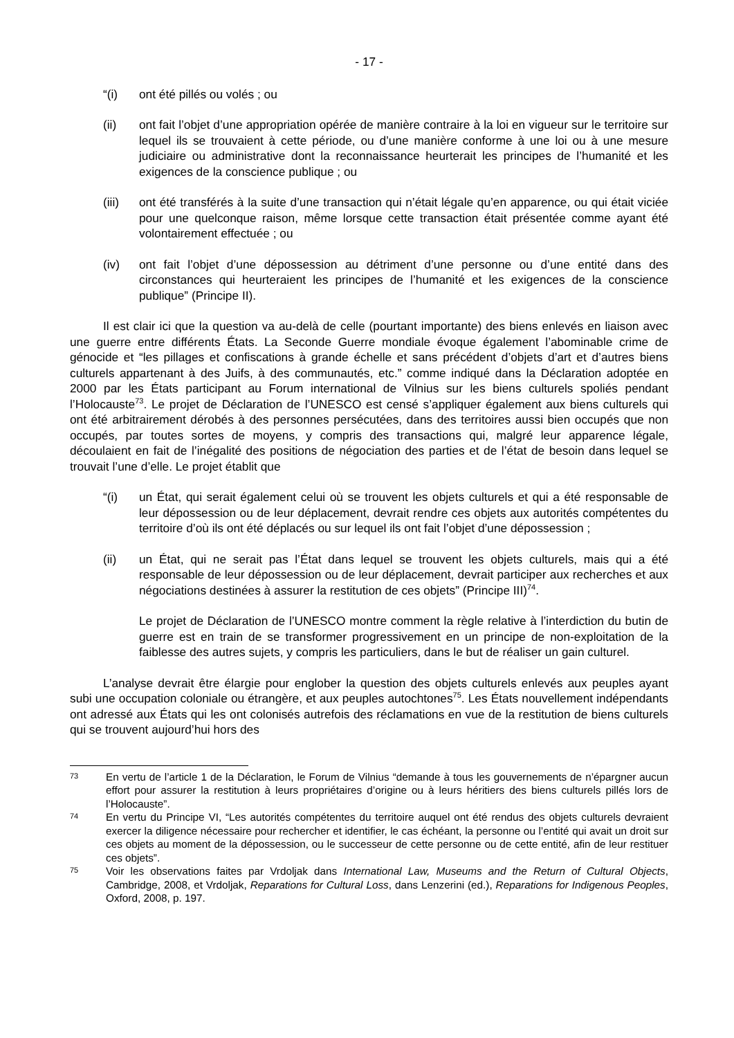- 17 -
“(i) ont été pillés ou volés ; ou
(ii) ont fait l’objet d’une appropriation opérée de manière contraire à la loi en vigueur sur le territoire sur lequel ils se trouvaient à cette période, ou d’une manière conforme à une loi ou à une mesure judiciaire ou administrative dont la reconnaissance heurterait les principes de l’humanité et les exigences de la conscience publique ; ou
(iii) ont été transférés à la suite d’une transaction qui n’était légale qu’en apparence, ou qui était viciée pour une quelconque raison, même lorsque cette transaction était présentée comme ayant été volontairement effectuée ; ou
(iv) ont fait l’objet d’une dépossession au détriment d’une personne ou d’une entité dans des circonstances qui heurteraient les principes de l’humanité et les exigences de la conscience publique” (Principe II).
Il est clair ici que la question va au-delà de celle (pourtant importante) des biens enlevés en liaison avec une guerre entre différents États. La Seconde Guerre mondiale évoque également l’abominable crime de génocide et “les pillages et confiscations à grande échelle et sans précédent d’objets d’art et d’autres biens culturels appartenant à des Juifs, à des communautés, etc.” comme indiqué dans la Déclaration adoptée en 2000 par les États participant au Forum international de Vilnius sur les biens culturels spoliés pendant l’Holocauste<sup>73</sup>. Le projet de Déclaration de l’UNESCO est censé s’appliquer également aux biens culturels qui ont été arbitrairement dérobés à des personnes persécutées, dans des territoires aussi bien occupés que non occupés, par toutes sortes de moyens, y compris des transactions qui, malgré leur apparence légale, découlaient en fait de l’inégalité des positions de négociation des parties et de l’état de besoin dans lequel se trouvait l’une d’elle. Le projet établit que
“(i) un État, qui serait également celui où se trouvent les objets culturels et qui a été responsable de leur dépossession ou de leur déplacement, devrait rendre ces objets aux autorités compétentes du territoire d’où ils ont été déplacés ou sur lequel ils ont fait l’objet d’une dépossession ;
(ii) un État, qui ne serait pas l’État dans lequel se trouvent les objets culturels, mais qui a été responsable de leur dépossession ou de leur déplacement, devrait participer aux recherches et aux négociations destinées à assurer la restitution de ces objets” (Principe III)<sup>74</sup>.
Le projet de Déclaration de l’UNESCO montre comment la règle relative à l’interdiction du butin de guerre est en train de se transformer progressivement en un principe de non-exploitation de la faiblesse des autres sujets, y compris les particuliers, dans le but de réaliser un gain culturel.
L’analyse devrait être élargie pour englober la question des objets culturels enlevés aux peuples ayant subi une occupation coloniale ou étrangère, et aux peuples autochtones<sup>75</sup>. Les États nouvellement indépendants ont adressé aux États qui les ont colonisés autrefois des réclamations en vue de la restitution de biens culturels qui se trouvent aujourd’hui hors des
73
En vertu de l’article 1 de la Déclaration, le Forum de Vilnius “demande à tous les gouvernements de n’épargner aucun effort pour assurer la restitution à leurs propriétaires d’origine ou à leurs héritiers des biens culturels pillés lors de l’Holocauste”.
74
En vertu du Principe VI, “Les autorités compétentes du territoire auquel ont été rendus des objets culturels devraient exercer la diligence nécessaire pour rechercher et identifier, le cas échéant, la personne ou l’entité qui avait un droit sur ces objets au moment de la dépossession, ou le successeur de cette personne ou de cette entité, afin de leur restituer ces objets”.
75
Voir les observations faites par Vrdoljak dans International Law, Museums and the Return of Cultural Objects, Cambridge, 2008, et Vrdoljak, Reparations for Cultural Loss, dans Lenzerini (ed.), Reparations for Indigenous Peoples, Oxford, 2008, p. 197.